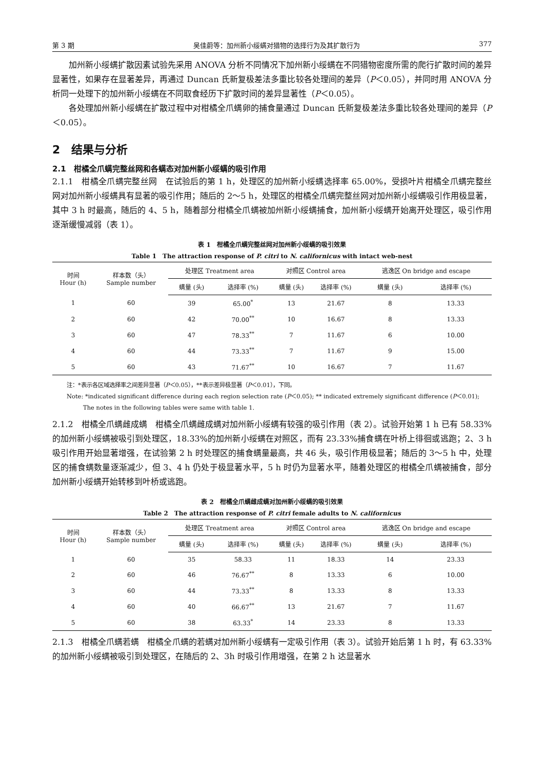第 3 期 吴佳蔚等：加州新小绥螨对猎物的选择行为及其扩散行为 377
加州新小绥螨扩散因素试验先采用 ANOVA 分析不同情况下加州新小绥螨在不同猎物密度所需的爬行扩散时间的差异显著性，如果存在显著差异，再通过 Duncan 氏新复极差法多重比较各处理间的差异（P＜0.05），并同时用 ANOVA 分析同一处理下的加州新小绥螨在不同取食经历下扩散时间的差异显著性（P＜0.05）。
各处理加州新小绥螨在扩散过程中对柑橘全爪螨卵的捕食量通过 Duncan 氏新复极差法多重比较各处理间的差异（P＜0.05）。
2　结果与分析
2.1　柑橘全爪螨完整丝网和各螨态对加州新小绥螨的吸引作用
2.1.1　柑橘全爪螨完整丝网　在试验后的第 1 h，处理区的加州新小绥螨选择率 65.00%，受损叶片柑橘全爪螨完整丝网对加州新小绥螨具有显著的吸引作用；随后的 2～5 h，处理区的柑橘全爪螨完整丝网对加州新小绥螨吸引作用极显著，其中 3 h 时最高，随后的 4、5 h，随着部分柑橘全爪螨被加州新小绥螨捕食，加州新小绥螨开始离开处理区，吸引作用逐渐缓慢减弱（表 1）。
表 1　柑橘全爪螨完整丝网对加州新小绥螨的吸引效果
Table 1　The attraction response of P. citri to N. californicus with intact web-nest
| 时间 Hour (h) | 样本数（头） Sample number | 处理区 Treatment area | | 对照区 Control area | | 逃逸区 On bridge and escape | |
| --- | --- | --- | --- | --- | --- | --- | --- |
| | | 螨量 (头) | 选择率 (%) | 螨量 (头) | 选择率 (%) | 螨量 (头) | 选择率 (%) |
| 1 | 60 | 39 | 65.00<sup>*</sup> | 13 | 21.67 | 8 | 13.33 |
| 2 | 60 | 42 | 70.00<sup>**</sup> | 10 | 16.67 | 8 | 13.33 |
| 3 | 60 | 47 | 78.33<sup>**</sup> | 7 | 11.67 | 6 | 10.00 |
| 4 | 60 | 44 | 73.33<sup>**</sup> | 7 | 11.67 | 9 | 15.00 |
| 5 | 60 | 43 | 71.67<sup>**</sup> | 10 | 16.67 | 7 | 11.67 |
注：*表示各区域选择率之间差异显著（P＜0.05），**表示差异极显著（P＜0.01），下同。
Note: *indicated significant difference during each region selection rate (P＜0.05); ** indicated extremely significant difference (P＜0.01); The notes in the following tables were same with table 1.
2.1.2　柑橘全爪螨雌成螨　柑橘全爪螨雌成螨对加州新小绥螨有较强的吸引作用（表 2）。试验开始第 1 h 已有 58.33%的加州新小绥螨被吸引到处理区，18.33%的加州新小绥螨在对照区，而有 23.33%捕食螨在叶桥上徘徊或逃跑；2、3 h 吸引作用开始显著增强，在试验第 2 h 时处理区的捕食螨量最高，共 46 头，吸引作用极显著；随后的 3～5 h 中，处理区的捕食螨数量逐渐减少，但 3、4 h 仍处于极显著水平，5 h 时仍为显著水平，随着处理区的柑橘全爪螨被捕食，部分加州新小绥螨开始转移到叶桥或逃跑。
表 2　柑橘全爪螨雌成螨对加州新小绥螨的吸引效果
Table 2　The attraction response of P. citri female adults to N. californicus
| 时间 Hour (h) | 样本数（头） Sample number | 处理区 Treatment area | | 对照区 Control area | | 逃逸区 On bridge and escape | |
| --- | --- | --- | --- | --- | --- | --- | --- |
| | | 螨量 (头) | 选择率 (%) | 螨量 (头) | 选择率 (%) | 螨量 (头) | 选择率 (%) |
| 1 | 60 | 35 | 58.33 | 11 | 18.33 | 14 | 23.33 |
| 2 | 60 | 46 | 76.67<sup>**</sup> | 8 | 13.33 | 6 | 10.00 |
| 3 | 60 | 44 | 73.33<sup>**</sup> | 8 | 13.33 | 8 | 13.33 |
| 4 | 60 | 40 | 66.67<sup>**</sup> | 13 | 21.67 | 7 | 11.67 |
| 5 | 60 | 38 | 63.33<sup>*</sup> | 14 | 23.33 | 8 | 13.33 |
2.1.3　柑橘全爪螨若螨　柑橘全爪螨的若螨对加州新小绥螨有一定吸引作用（表 3）。试验开始后第 1 h 时，有 63.33%的加州新小绥螨被吸引到处理区，在随后的 2、3h 时吸引作用增强，在第 2 h 达显著水